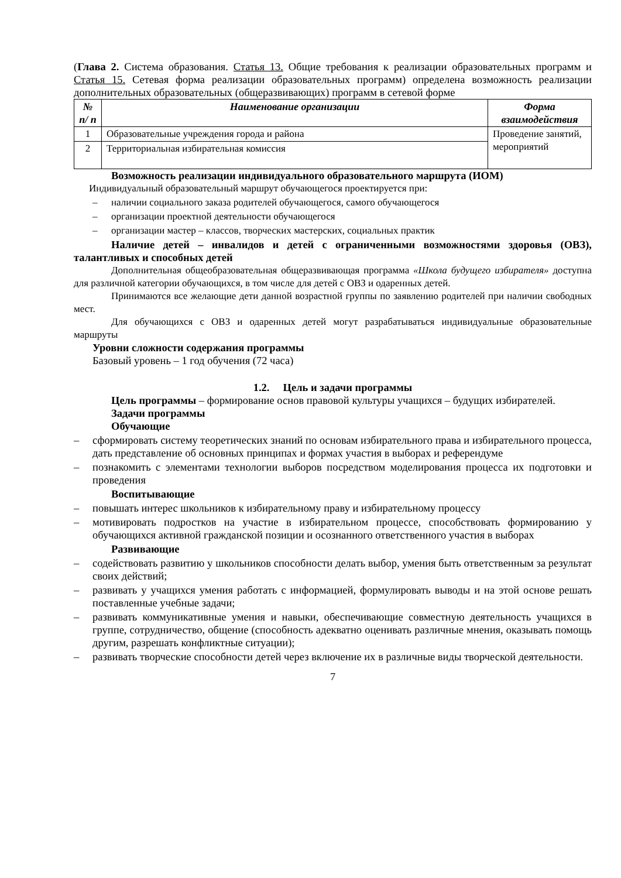(Глава 2. Система образования. Статья 13. Общие требования к реализации образовательных программ и Статья 15. Сетевая форма реализации образовательных программ) определена возможность реализации дополнительных образовательных (общеразвивающих) программ в сетевой форме
| № п/ п | Наименование организации | Форма взаимодействия |
| --- | --- | --- |
| 1 | Образовательные учреждения города и района | Проведение занятий, мероприятий |
| 2 | Территориальная избирательная комиссия | |
Возможность реализации индивидуального образовательного маршрута (ИОМ)
Индивидуальный образовательный маршрут обучающегося проектируется при:
– наличии социального заказа родителей обучающегося, самого обучающегося
– организации проектной деятельности обучающегося
– организации мастер – классов, творческих мастерских, социальных практик
Наличие детей – инвалидов и детей с ограниченными возможностями здоровья (ОВЗ), талантливых и способных детей
Дополнительная общеобразовательная общеразвивающая программа «Школа будущего избирателя» доступна для различной категории обучающихся, в том числе для детей с ОВЗ и одаренных детей.
Принимаются все желающие дети данной возрастной группы по заявлению родителей при наличии свободных мест.
Для обучающихся с ОВЗ и одаренных детей могут разрабатываться индивидуальные образовательные маршруты
Уровни сложности содержания программы
Базовый уровень – 1 год обучения (72 часа)
1.2. Цель и задачи программы
Цель программы – формирование основ правовой культуры учащихся – будущих избирателей.
Задачи программы
Обучающие
– сформировать систему теоретических знаний по основам избирательного права и избирательного процесса, дать представление об основных принципах и формах участия в выборах и референдуме
– познакомить с элементами технологии выборов посредством моделирования процесса их подготовки и проведения
Воспитывающие
– повышать интерес школьников к избирательному праву и избирательному процессу
– мотивировать подростков на участие в избирательном процессе, способствовать формированию у обучающихся активной гражданской позиции и осознанного ответственного участия в выборах
Развивающие
– содействовать развитию у школьников способности делать выбор, умения быть ответственным за результат своих действий;
– развивать у учащихся умения работать с информацией, формулировать выводы и на этой основе решать поставленные учебные задачи;
– развивать коммуникативные умения и навыки, обеспечивающие совместную деятельность учащихся в группе, сотрудничество, общение (способность адекватно оценивать различные мнения, оказывать помощь другим, разрешать конфликтные ситуации);
– развивать творческие способности детей через включение их в различные виды творческой деятельности.
7